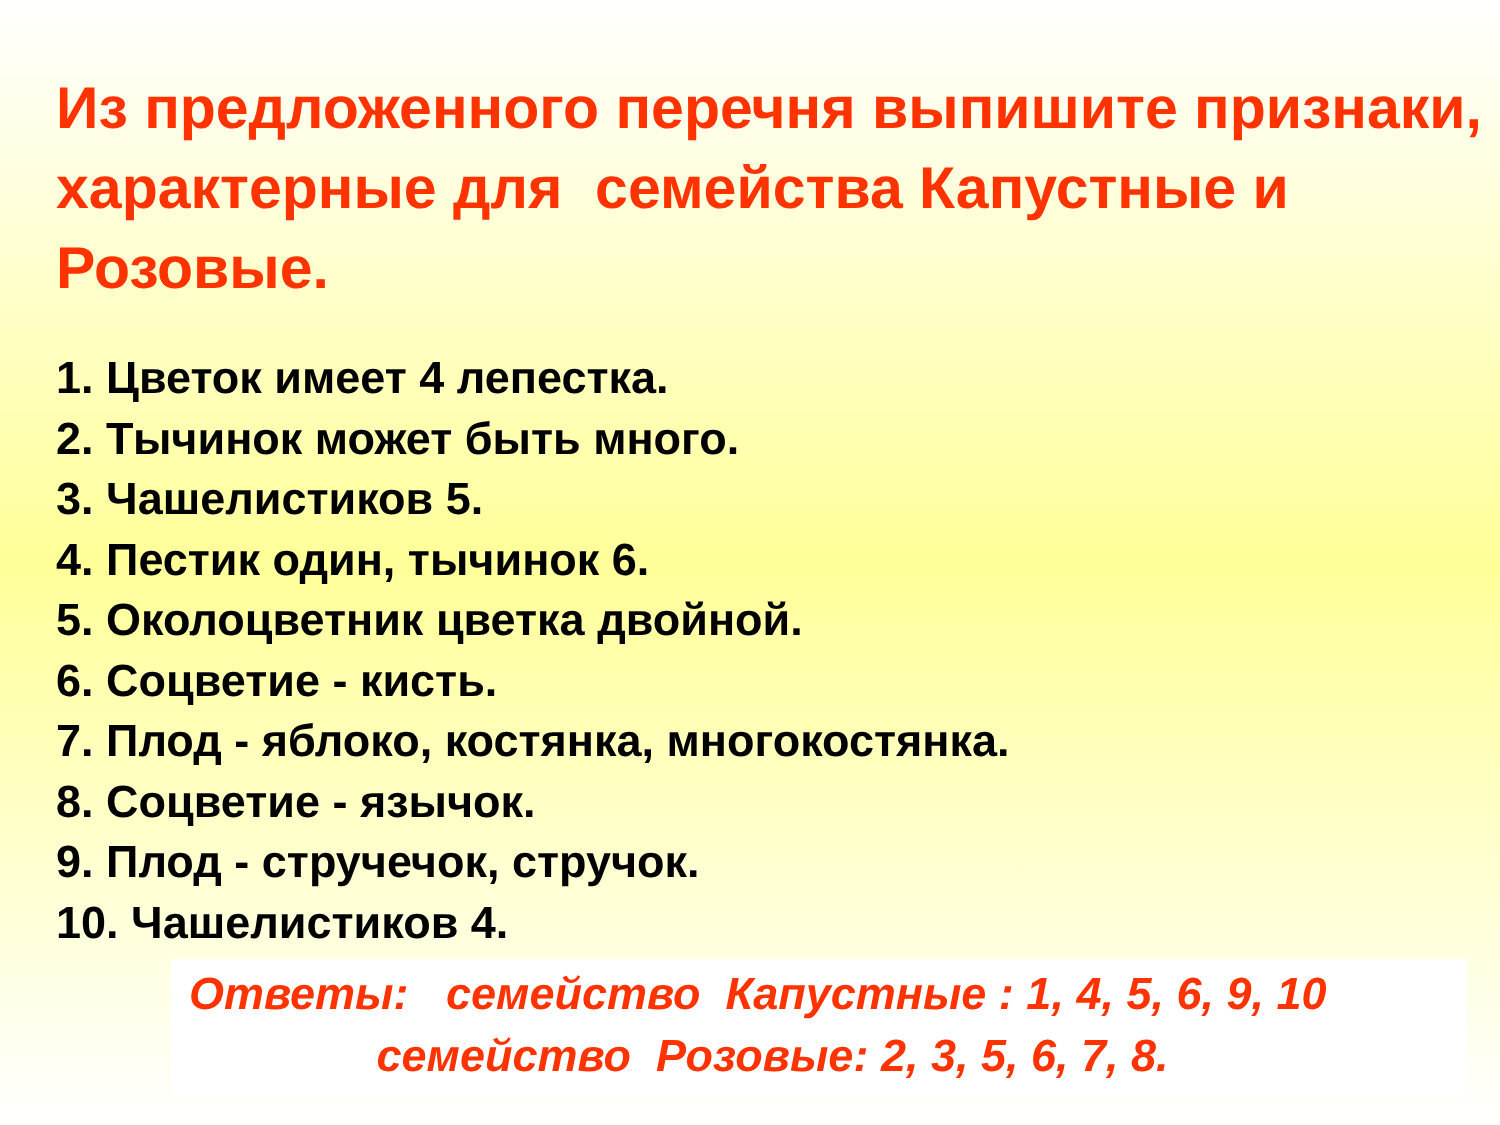Из предложенного перечня выпишите признаки, характерные для семейства Капустные и Розовые.
1. Цветок имеет 4 лепестка.
2. Тычинок может быть много.
3. Чашелистиков 5.
4. Пестик один, тычинок 6.
5. Околоцветник цветка двойной.
6. Соцветие - кисть.
7. Плод - яблоко, костянка, многокостянка.
8. Соцветие - язычок.
9. Плод - стручечок, стручок.
10. Чашелистиков 4.
Ответы: семейство Капустные : 1, 4, 5, 6, 9, 10
семейство Розовые: 2, 3, 5, 6, 7, 8.